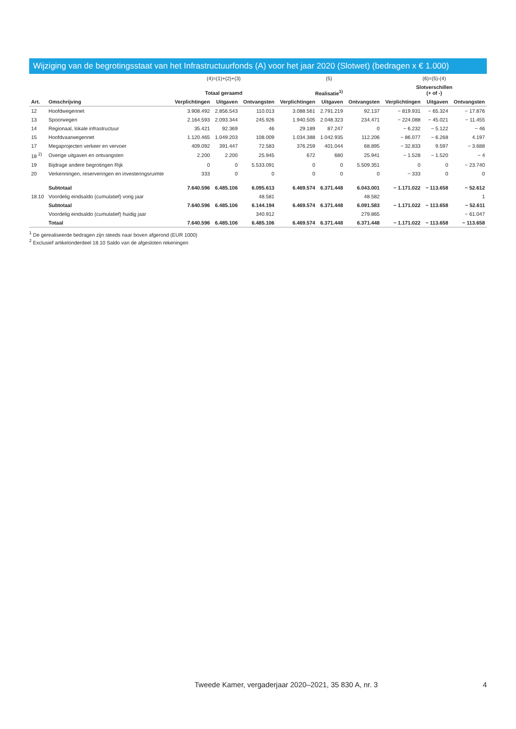Wijziging van de begrotingsstaat van het Infrastructuurfonds (A) voor het jaar 2020 (Slotwet) (bedragen x € 1.000)
| | | (4)=(1)+(2)+(3) | | | (5) | | | (6)=(5)-(4) | | |
| --- | --- | --- | --- | --- | --- | --- | --- | --- | --- | --- |
| | | Totaal geraamd | | | Realisatie<sup>1)</sup> | | | Slotverschillen (+ of -) | | |
| Art. | Omschrijving | Verplichtingen | Uitgaven | Ontvangsten | Verplichtingen | Uitgaven | Ontvangsten | Verplichtingen | Uitgaven | Ontvangsten |
| 12 | Hoofdwegennet | 3.908.492 | 2.856.543 | 110.013 | 3.088.561 | 2.791.219 | 92.137 | − 819.931 | − 65.324 | − 17.876 |
| 13 | Spoorwegen | 2.164.593 | 2.093.344 | 245.926 | 1.940.505 | 2.048.323 | 234.471 | − 224.088 | − 45.021 | − 11.455 |
| 14 | Regionaal, lokale infrastructuur | 35.421 | 92.369 | 46 | 29.189 | 87.247 | 0 | − 6.232 | − 5.122 | − 46 |
| 15 | Hoofdvaarwegennet | 1.120.465 | 1.049.203 | 108.009 | 1.034.388 | 1.042.935 | 112.206 | − 86.077 | − 6.268 | 4.197 |
| 17 | Megaprojecten verkeer en vervoer | 409.092 | 391.447 | 72.583 | 376.259 | 401.044 | 68.895 | − 32.833 | 9.597 | − 3.688 |
| 18 <sup>2)</sup> | Overige uitgaven en ontvangsten | 2.200 | 2.200 | 25.945 | 672 | 680 | 25.941 | − 1.528 | − 1.520 | − 4 |
| 19 | Bijdrage andere begrotingen Rijk | 0 | 0 | 5.533.091 | 0 | 0 | 5.509.351 | 0 | 0 | − 23.740 |
| 20 | Verkenningen, reserveringen en investeringsruimte | 333 | 0 | 0 | 0 | 0 | 0 | − 333 | 0 | 0 |
| | Subtotaal | 7.640.596 | 6.485.106 | 6.095.613 | 6.469.574 | 6.371.448 | 6.043.001 | − 1.171.022 | − 113.658 | − 52.612 |
| 18.10 | Voordelig eindsaldo (cumulatief) vorig jaar | | | 48.581 | | | 48.582 | | | 1 |
| | Subtotaal | 7.640.596 | 6.485.106 | 6.144.194 | 6.469.574 | 6.371.448 | 6.091.583 | − 1.171.022 | − 113.658 | − 52.611 |
| | Voordelig eindsaldo (cumulatief) huidig jaar | | | 340.912 | | | 279.865 | | | − 61.047 |
| | Totaal | 7.640.596 | 6.485.106 | 6.485.106 | 6.469.574 | 6.371.448 | 6.371.448 | − 1.171.022 | − 113.658 | − 113.658 |
<sup>1</sup> De gerealiseerde bedragen zijn steeds naar boven afgerond (EUR 1000)
<sup>2</sup> Exclusief artikelonderdeel 18.10 Saldo van de afgesloten rekeningen
Tweede Kamer, vergaderjaar 2020–2021, 35 830 A, nr. 3 4